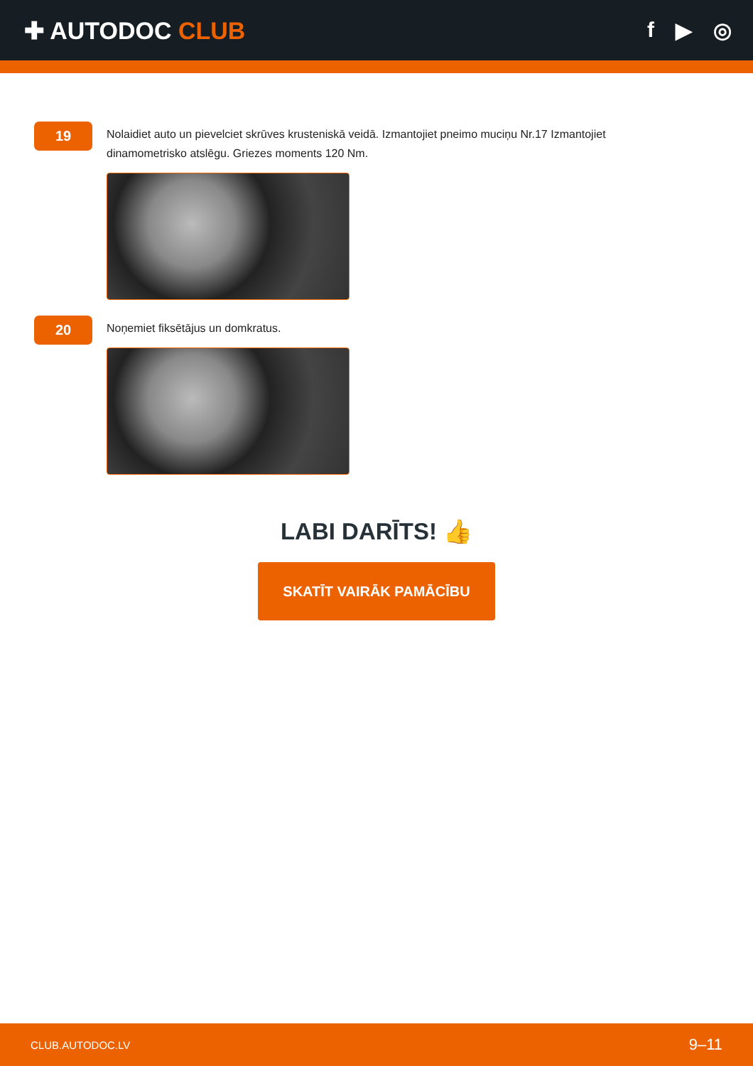✚ AUTODOC CLUB f ▶ ◎
19
Nolaidiet auto un pievelciet skrūves krusteniskā veidā. Izmantojiet pneimo muciņu Nr.17 Izmantojiet dinamometrisko atslēgu. Griezes moments 120 Nm.
20
Noņemiet fiksētājus un domkratus.
LABI DARĪTS! 👍
SKATĪT VAIRĀK PAMĀCĪBU
CLUB.AUTODOC.LV 9–11